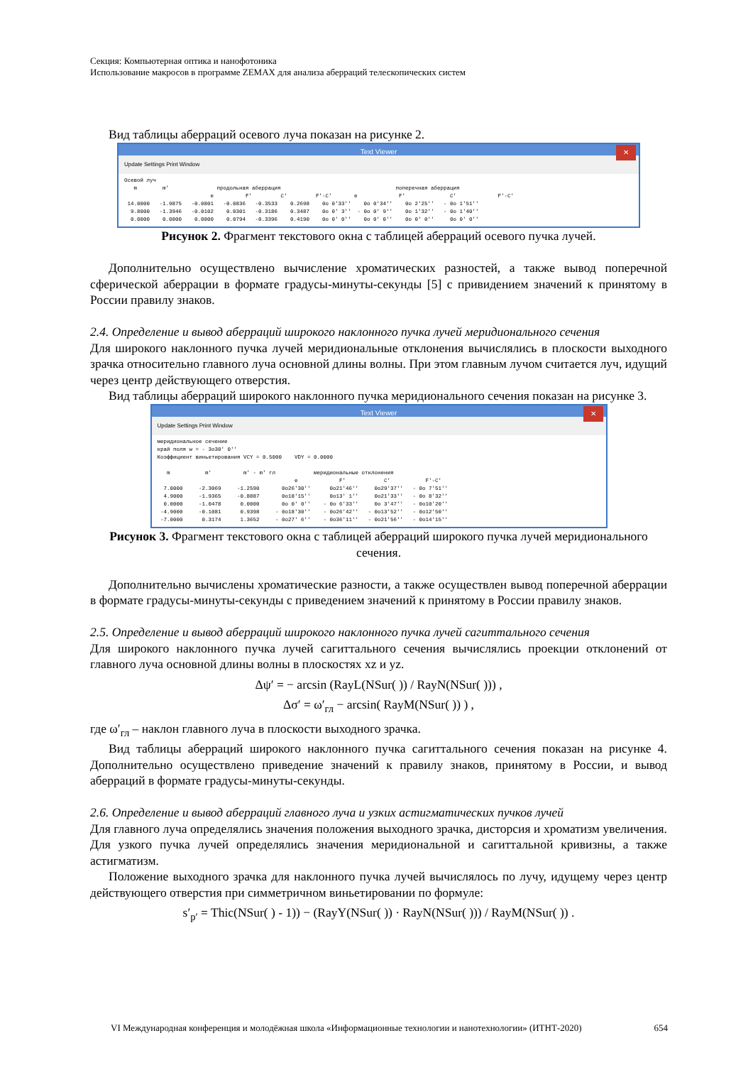Секция: Компьютерная оптика и нанофотоника
Использование макросов в программе ZEMAX для анализа аберраций телескопических систем
Вид таблицы аберраций осевого луча показан на рисунке 2.
Text Viewer ✕
Update Settings Print Window
Осевой луч
   m        m'               продольная аберрация                                    поперечная аберрация
                           e          F'         C'         F'-C'       e             F'              C'             F'-C'
 14.0000   -1.9875   -0.0801   -0.0836   -0.3533    0.2698    0o 0'33''    0o 0'34''    0o 2'25''   - 0o 1'51''
  9.8000   -1.3946   -0.0102    0.0301   -0.3186    0.3487    0o 0' 3''  - 0o 0' 9''    0o 1'32''   - 0o 1'40''
  0.0000    0.0000    0.0000    0.0794   -0.3396    0.4190    0o 0' 0''    0o 0' 0''    0o 0' 0''     0o 0' 0''
Рисунок 2. Фрагмент текстового окна с таблицей аберраций осевого пучка лучей.
Дополнительно осуществлено вычисление хроматических разностей, а также вывод поперечной сферической аберрации в формате градусы-минуты-секунды [5] с привидением значений к принятому в России правилу знаков.
2.4. Определение и вывод аберраций широкого наклонного пучка лучей меридионального сечения
Для широкого наклонного пучка лучей меридиональные отклонения вычислялись в плоскости выходного зрачка относительно главного луча основной длины волны. При этом главным лучом считается луч, идущий через центр действующего отверстия.
Вид таблицы аберраций широкого наклонного пучка меридионального сечения показан на рисунке 3.
Text Viewer ✕
Update Settings Print Window
меридиональное сечение
край поля w = - 3o30' 0''
Коэффициент виньетирования VCY = 0.5000    VDY = 0.0000

   m           m'          m' - m' гл            меридиональные отклонения
                                           e             F'            C'           F'-C'
  7.0000     -2.3069     -1.2590       0o26'30''      0o21'46''     0o29'37''   - 0o 7'51''
  4.9000     -1.9365     -0.8887       0o18'15''      0o13' 1''     0o21'33''   - 0o 8'32''
  0.0000     -1.0478      0.0000       0o 0' 0''    - 0o 6'33''     0o 3'47''   - 0o10'20''
 -4.9000     -0.1081      0.9398     - 0o18'30''    - 0o26'42''   - 0o13'52''   - 0o12'50''
 -7.0000      0.3174      1.3652     - 0o27' 6''    - 0o36'11''   - 0o21'56''   - 0o14'15''
Рисунок 3. Фрагмент текстового окна с таблицей аберраций широкого пучка лучей меридионального сечения.
Дополнительно вычислены хроматические разности, а также осуществлен вывод поперечной аберрации в формате градусы-минуты-секунды с приведением значений к принятому в России правилу знаков.
2.5. Определение и вывод аберраций широкого наклонного пучка лучей сагиттального сечения
Для широкого наклонного пучка лучей сагиттального сечения вычислялись проекции отклонений от главного луча основной длины волны в плоскостях xz и yz.
Δψ′ = − arcsin (RayL(NSur( )) / RayN(NSur( ))) ,
Δσ′ = ω′<sub>гл</sub> − arcsin( RayM(NSur( )) ) ,
где ω′<sub>гл</sub> – наклон главного луча в плоскости выходного зрачка.
Вид таблицы аберраций широкого наклонного пучка сагиттального сечения показан на рисунке 4. Дополнительно осуществлено приведение значений к правилу знаков, принятому в России, и вывод аберраций в формате градусы-минуты-секунды.
2.6. Определение и вывод аберраций главного луча и узких астигматических пучков лучей
Для главного луча определялись значения положения выходного зрачка, дисторсия и хроматизм увеличения. Для узкого пучка лучей определялись значения меридиональной и сагиттальной кривизны, а также астигматизм.
Положение выходного зрачка для наклонного пучка лучей вычислялось по лучу, идущему через центр действующего отверстия при симметричном виньетировании по формуле:
s′<sub>p′</sub> = Thic(NSur( ) - 1)) − (RayY(NSur( )) · RayN(NSur( ))) / RayM(NSur( )) .
VI Международная конференция и молодёжная школа «Информационные технологии и нанотехнологии» (ИТНТ-2020) 654